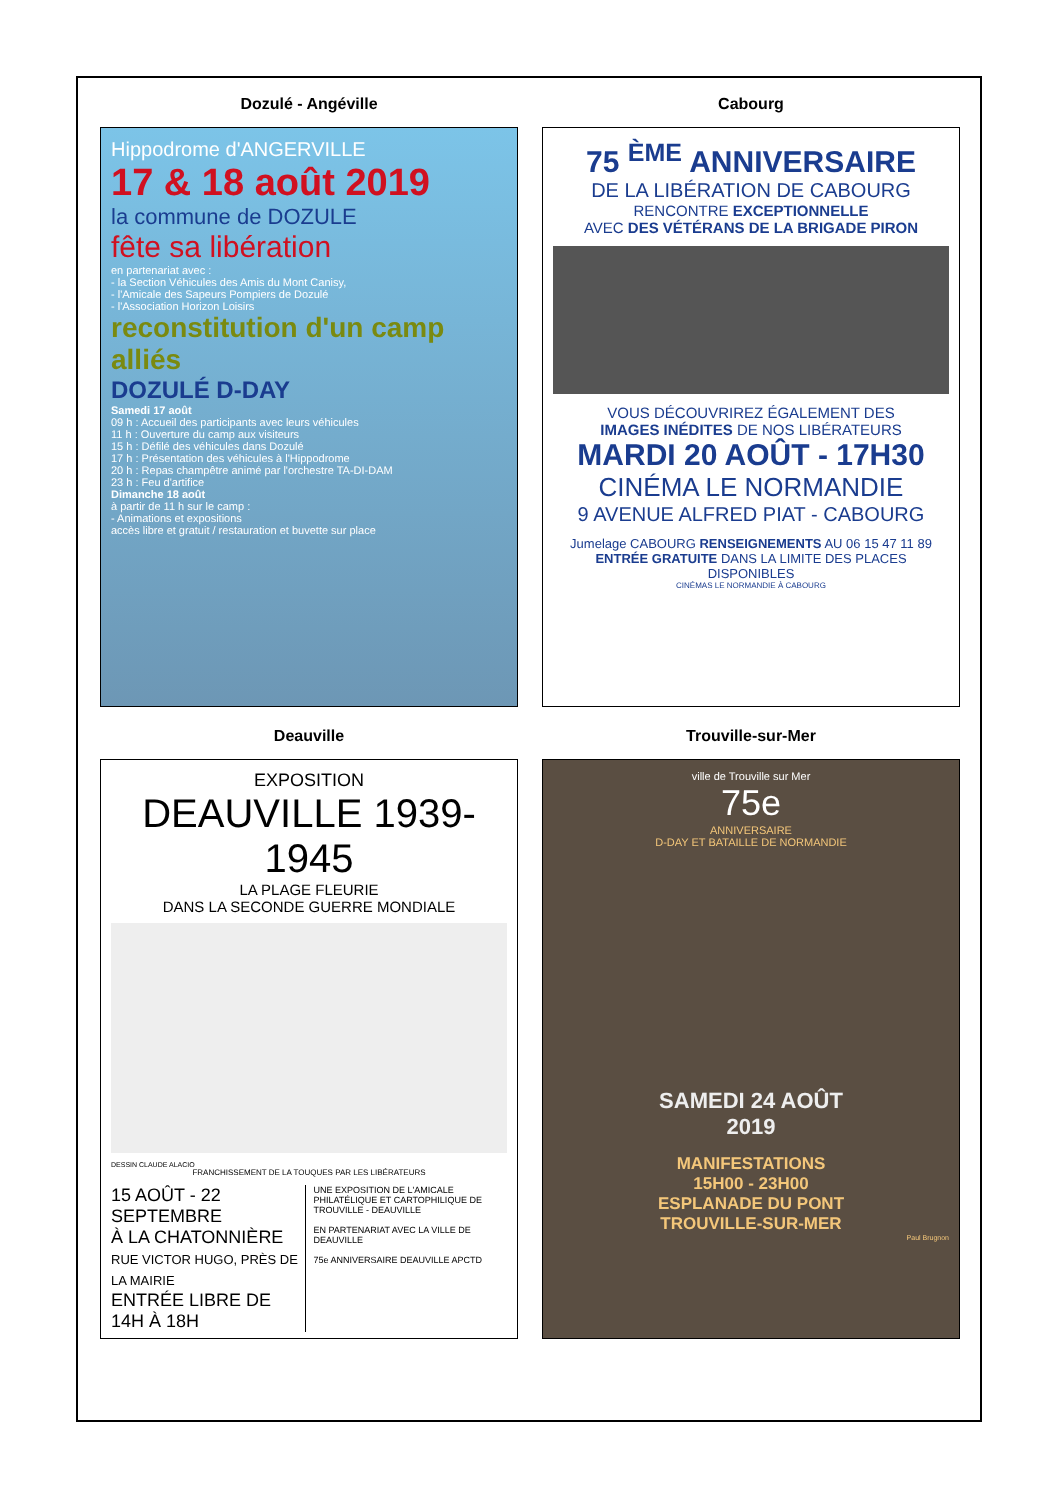Dozulé - Angéville
Hippodrome d'ANGERVILLE
17 & 18 août 2019
la commune de DOZULE
fête sa libération
en partenariat avec :
- la Section Véhicules des Amis du Mont Canisy,
- l'Amicale des Sapeurs Pompiers de Dozulé
- l'Association Horizon Loisirs
reconstitution d'un camp alliés
DOZULÉ D-DAY
Samedi 17 août
09 h : Accueil des participants avec leurs véhicules
11 h : Ouverture du camp aux visiteurs
15 h : Défilé des véhicules dans Dozulé
17 h : Présentation des véhicules à l'Hippodrome
20 h : Repas champêtre animé par l'orchestre TA-DI-DAM
23 h : Feu d'artifice
Dimanche 18 août
à partir de 11 h sur le camp :
- Animations et expositions
accès libre et gratuit / restauration et buvette sur place
Cabourg
75 <sup>ÈME</sup> ANNIVERSAIRE
DE LA LIBÉRATION DE CABOURG
RENCONTRE EXCEPTIONNELLE
AVEC DES VÉTÉRANS DE LA BRIGADE PIRON
VOUS DÉCOUVRIREZ ÉGALEMENT DES
IMAGES INÉDITES DE NOS LIBÉRATEURS
MARDI 20 AOÛT - 17H30
CINÉMA LE NORMANDIE
9 AVENUE ALFRED PIAT - CABOURG
Jumelage CABOURG RENSEIGNEMENTS AU 06 15 47 11 89
ENTRÉE GRATUITE DANS LA LIMITE DES PLACES DISPONIBLES
CINÉMAS LE NORMANDIE À CABOURG
Deauville
EXPOSITION
DEAUVILLE 1939-1945
LA PLAGE FLEURIE
DANS LA SECONDE GUERRE MONDIALE
DESSIN CLAUDE ALACIO
FRANCHISSEMENT DE LA TOUQUES PAR LES LIBÉRATEURS
15 AOÛT - 22 SEPTEMBRE
À LA CHATONNIÈRE
RUE VICTOR HUGO, PRÈS DE LA MAIRIE
ENTRÉE LIBRE DE 14H À 18H
UNE EXPOSITION DE L'AMICALE PHILATÉLIQUE ET CARTOPHILIQUE DE TROUVILLE - DEAUVILLE
EN PARTENARIAT AVEC LA VILLE DE DEAUVILLE
75e ANNIVERSAIRE DEAUVILLE APCTD
Trouville-sur-Mer
ville de Trouville sur Mer
75e
ANNIVERSAIRE
D-DAY ET BATAILLE DE NORMANDIE
SAMEDI 24 AOÛT
2019
MANIFESTATIONS
15H00 - 23H00
ESPLANADE DU PONT
TROUVILLE-SUR-MER
Paul Brugnon